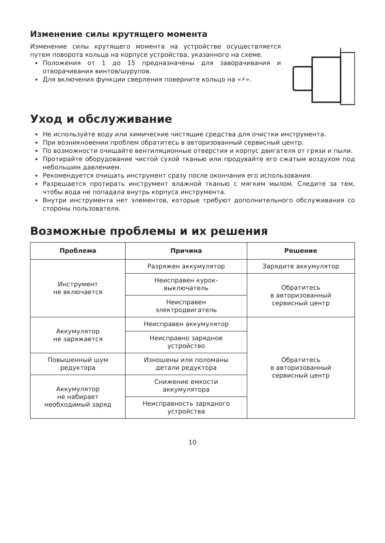Изменение силы крутящего момента
Изменение силы крутящего момента на устройстве осуществляется путем поворота кольца на корпусе устройства, указанного на схеме.
Положения от 1 до 15 предназначены для заворачивания и отворачивания винтов/шурупов.
Для включения функции сверления поверните кольцо на «⚡».
Уход и обслуживание
Не используйте воду или химические чистящие средства для очистки инструмента.
При возникновении проблем обратитесь в авторизованный сервисный центр.
По возможности очищайте вентиляционные отверстия и корпус двигателя от грязи и пыли.
Протирайте оборудование чистой сухой тканью или продувайте его сжатым воздухом под небольшим давлением.
Рекомендуется очищать инструмент сразу после окончания его использования.
Разрешается протирать инструмент влажной тканью с мягким мылом. Следите за тем, чтобы вода не попадала внутрь корпуса инструмента.
Внутри инструмента нет элементов, которые требуют дополнительного обслуживания со стороны пользователя.
Возможные проблемы и их решения
| Проблема | Причина | Решение |
| --- | --- | --- |
| Инструмент не включается | Разряжен аккумулятор | Зарядите аккумулятор |
| | Неисправен курок- выключатель | Обратитесь в авторизованный сервисный центр |
| | Неисправен электродвигатель | |
| Аккумулятор не заряжается | Неисправен аккумулятор | Обратитесь в авторизованный сервисный центр |
| | Неисправно зарядное устройство | |
| Повышенный шум редуктора | Изношены или поломаны детали редуктора | |
| Аккумулятор не набирает необходимый заряд | Снижение емкости аккумулятора | |
| | Неисправность зарядного устройства | |
10